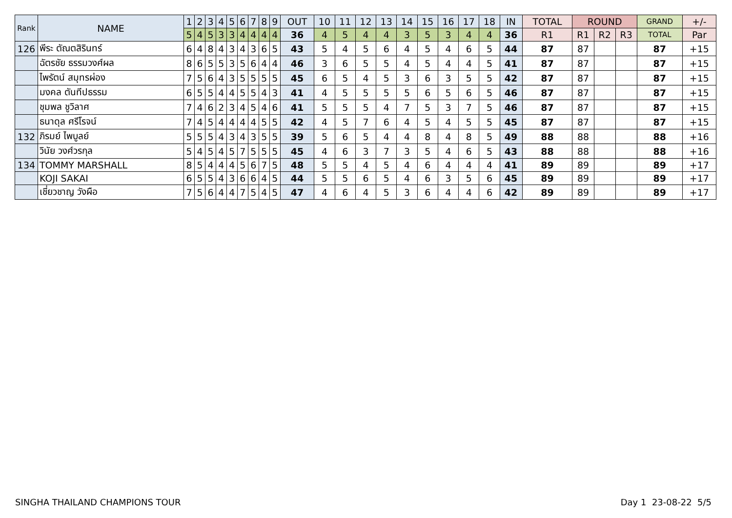| Rank | NAME | 1 | 2 | 3 | 4 | 5 | 6 | 7 | 8 | 9 | OUT | 10 | 11 | 12 | 13 | 14 | 15 | 16 | 17 | 18 | IN | TOTAL | ROUND | | | GRAND | +/- |
| --- | --- | --- | --- | --- | --- | --- | --- | --- | --- | --- | --- | --- | --- | --- | --- | --- | --- | --- | --- | --- | --- | --- | --- | --- | --- | --- | --- |
| | | 5 | 4 | 5 | 3 | 3 | 4 | 4 | 4 | 4 | 36 | 4 | 5 | 4 | 4 | 3 | 5 | 3 | 4 | 4 | 36 | R1 | R1 | R2 | R3 | TOTAL | Par |
| 126 | พีระ ตัณตสิรินทร์ | 6 | 4 | 8 | 4 | 3 | 4 | 3 | 6 | 5 | 43 | 5 | 4 | 5 | 6 | 4 | 5 | 4 | 6 | 5 | 44 | 87 | 87 | | | 87 | +15 |
| | ฉัตรชัย ธรรมวงศ์ผล | 8 | 6 | 5 | 5 | 3 | 5 | 6 | 4 | 4 | 46 | 3 | 6 | 5 | 5 | 4 | 5 | 4 | 4 | 5 | 41 | 87 | 87 | | | 87 | +15 |
| | ไพรัตน์ สมุทรผ่อง | 7 | 5 | 6 | 4 | 3 | 5 | 5 | 5 | 5 | 45 | 6 | 5 | 4 | 5 | 3 | 6 | 3 | 5 | 5 | 42 | 87 | 87 | | | 87 | +15 |
| | มงคล ตันทีปธรรม | 6 | 5 | 5 | 4 | 4 | 5 | 5 | 4 | 3 | 41 | 4 | 5 | 5 | 5 | 5 | 6 | 5 | 6 | 5 | 46 | 87 | 87 | | | 87 | +15 |
| | ชุมพล ชูวิลาศ | 7 | 4 | 6 | 2 | 3 | 4 | 5 | 4 | 6 | 41 | 5 | 5 | 5 | 4 | 7 | 5 | 3 | 7 | 5 | 46 | 87 | 87 | | | 87 | +15 |
| | ธนาดุล ศรีโรจน์ | 7 | 4 | 5 | 4 | 4 | 4 | 4 | 5 | 5 | 42 | 4 | 5 | 7 | 6 | 4 | 5 | 4 | 5 | 5 | 45 | 87 | 87 | | | 87 | +15 |
| 132 | ภิรมย์ ไพบูลย์ | 5 | 5 | 5 | 4 | 3 | 4 | 3 | 5 | 5 | 39 | 5 | 6 | 5 | 4 | 4 | 8 | 4 | 8 | 5 | 49 | 88 | 88 | | | 88 | +16 |
| | วินัย วงศ์วรกุล | 5 | 4 | 5 | 4 | 5 | 7 | 5 | 5 | 5 | 45 | 4 | 6 | 3 | 7 | 3 | 5 | 4 | 6 | 5 | 43 | 88 | 88 | | | 88 | +16 |
| 134 | TOMMY MARSHALL | 8 | 5 | 4 | 4 | 4 | 5 | 6 | 7 | 5 | 48 | 5 | 5 | 4 | 5 | 4 | 6 | 4 | 4 | 4 | 41 | 89 | 89 | | | 89 | +17 |
| | KOJI SAKAI | 6 | 5 | 5 | 4 | 3 | 6 | 6 | 4 | 5 | 44 | 5 | 5 | 6 | 5 | 4 | 6 | 3 | 5 | 6 | 45 | 89 | 89 | | | 89 | +17 |
| | เชี่ยวชาญ วังผือ | 7 | 5 | 6 | 4 | 4 | 7 | 5 | 4 | 5 | 47 | 4 | 6 | 4 | 5 | 3 | 6 | 4 | 4 | 6 | 42 | 89 | 89 | | | 89 | +17 |
SINGHA THAILAND CHAMPIONS TOUR Day 1 23-08-22 5/5